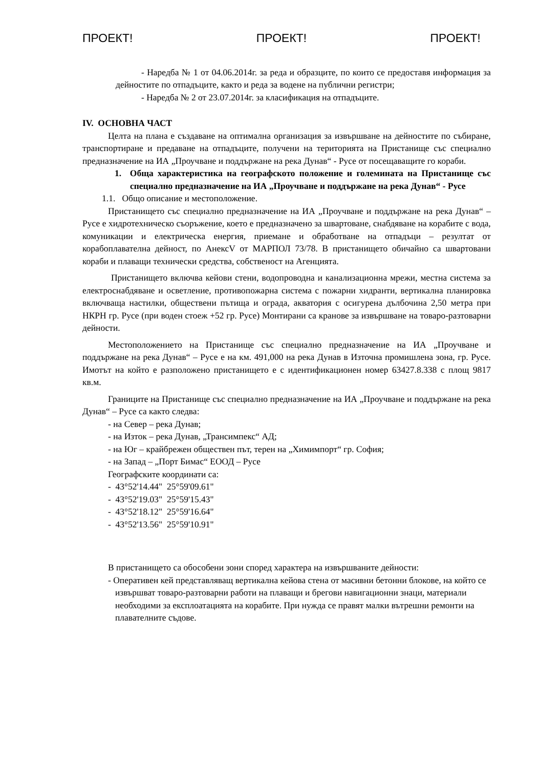ПРОЕКТ! ПРОЕКТ! ПРОЕКТ!
- Наредба № 1 от 04.06.2014г. за реда и образците, по които се предоставя информация за дейностите по отпадъците, както и реда за водене на публични регистри;
- Наредба № 2 от 23.07.2014г. за класификация на отпадъците.
IV. ОСНОВНА ЧАСТ
Целта на плана е създаване на оптимална организация за извършване на дейностите по събиране, транспортиране и предаване на отпадъците, получени на територията на Пристанище със специално предназначение на ИА „Проучване и поддържане на река Дунав“ - Русе от посещаващите го кораби.
1. Обща характеристика на географското положение и големината на Пристанище със специално предназначение на ИА „Проучване и поддържане на река Дунав“ - Русе
1.1. Общо описание и местоположение.
Пристанището със специално предназначение на ИА „Проучване и поддържане на река Дунав“ – Русе е хидротехническо съоръжение, което е предназначено за швартоване, снабдяване на корабите с вода, комуникации и електрическа енергия, приемане и обработване на отпадъци – резултат от корабоплавателна дейност, по АнексV от МАРПОЛ 73/78. В пристанището обичайно са швартовани кораби и плаващи технически средства, собственост на Агенцията.
Пристанището включва кейови стени, водопроводна и канализационна мрежи, местна система за електроснабдяване и осветление, противопожарна система с пожарни хидранти, вертикална планировка включваща настилки, обществени пътища и ограда, акватория с осигурена дълбочина 2,50 метра при НКРН гр. Русе (при воден стоеж +52 гр. Русе) Монтирани са кранове за извършване на товаро-разтоварни дейности.
Местоположението на Пристанище със специално предназначение на ИА „Проучване и поддържане на река Дунав“ – Русе е на км. 491,000 на река Дунав в Източна промишлена зона, гр. Русе. Имотът на който е разположено пристанището е с идентификационен номер 63427.8.338 с площ 9817 кв.м.
Границите на Пристанище със специално предназначение на ИА „Проучване и поддържане на река Дунав“ – Русе са както следва:
- на Север – река Дунав;
- на Изток – река Дунав, „Трансимпекс“ АД;
- на Юг – крайбрежен обществен път, терен на „Химимпорт“ гр. София;
- на Запад – „Порт Бимас“ ЕООД – Русе
Географските координати са:
- 43°52'14.44" 25°59'09.61"
- 43°52'19.03" 25°59'15.43"
- 43°52'18.12" 25°59'16.64"
- 43°52'13.56" 25°59'10.91"
В пристанището са обособени зони според характера на извършваните дейности:
- Оперативен кей представляващ вертикална кейова стена от масивни бетонни блокове, на който се извършват товаро-разтоварни работи на плаващи и брегови навигационни знаци, материали необходими за експлоатацията на корабите. При нужда се правят малки вътрешни ремонти на плавателните съдове.